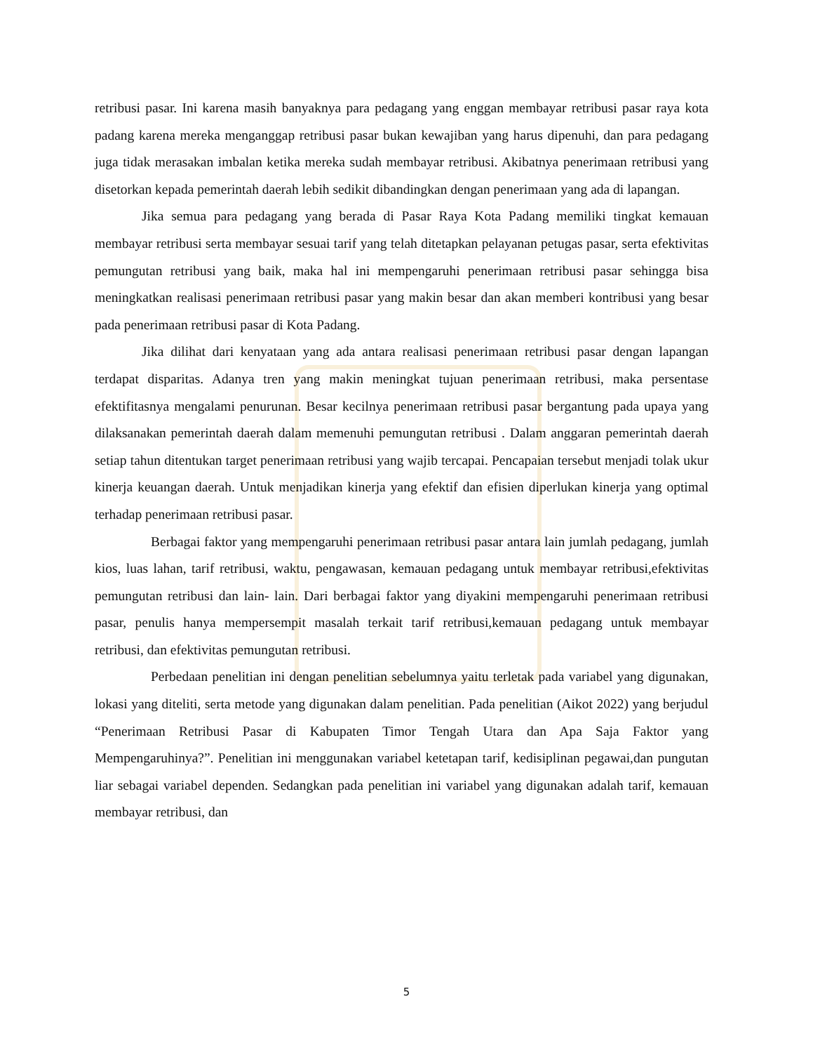retribusi pasar. Ini karena masih banyaknya para pedagang yang enggan membayar retribusi pasar raya kota padang karena mereka menganggap retribusi pasar bukan kewajiban yang harus dipenuhi, dan para pedagang juga tidak merasakan imbalan ketika mereka sudah membayar retribusi. Akibatnya penerimaan retribusi yang disetorkan kepada pemerintah daerah lebih sedikit dibandingkan dengan penerimaan yang ada di lapangan.
Jika semua para pedagang yang berada di Pasar Raya Kota Padang memiliki tingkat kemauan membayar retribusi serta membayar sesuai tarif yang telah ditetapkan pelayanan petugas pasar, serta efektivitas pemungutan retribusi yang baik, maka hal ini mempengaruhi penerimaan retribusi pasar sehingga bisa meningkatkan realisasi penerimaan retribusi pasar yang makin besar dan akan memberi kontribusi yang besar pada penerimaan retribusi pasar di Kota Padang.
Jika dilihat dari kenyataan yang ada antara realisasi penerimaan retribusi pasar dengan lapangan terdapat disparitas. Adanya tren yang makin meningkat tujuan penerimaan retribusi, maka persentase efektifitasnya mengalami penurunan. Besar kecilnya penerimaan retribusi pasar bergantung pada upaya yang dilaksanakan pemerintah daerah dalam memenuhi pemungutan retribusi . Dalam anggaran pemerintah daerah setiap tahun ditentukan target penerimaan retribusi yang wajib tercapai. Pencapaian tersebut menjadi tolak ukur kinerja keuangan daerah. Untuk menjadikan kinerja yang efektif dan efisien diperlukan kinerja yang optimal terhadap penerimaan retribusi pasar.
Berbagai faktor yang mempengaruhi penerimaan retribusi pasar antara lain jumlah pedagang, jumlah kios, luas lahan, tarif retribusi, waktu, pengawasan, kemauan pedagang untuk membayar retribusi,efektivitas pemungutan retribusi dan lain- lain. Dari berbagai faktor yang diyakini mempengaruhi penerimaan retribusi pasar, penulis hanya mempersempit masalah terkait tarif retribusi,kemauan pedagang untuk membayar retribusi, dan efektivitas pemungutan retribusi.
Perbedaan penelitian ini dengan penelitian sebelumnya yaitu terletak pada variabel yang digunakan, lokasi yang diteliti, serta metode yang digunakan dalam penelitian. Pada penelitian (Aikot 2022) yang berjudul “Penerimaan Retribusi Pasar di Kabupaten Timor Tengah Utara dan Apa Saja Faktor yang Mempengaruhinya?”. Penelitian ini menggunakan variabel ketetapan tarif, kedisiplinan pegawai,dan pungutan liar sebagai variabel dependen. Sedangkan pada penelitian ini variabel yang digunakan adalah tarif, kemauan membayar retribusi, dan
5